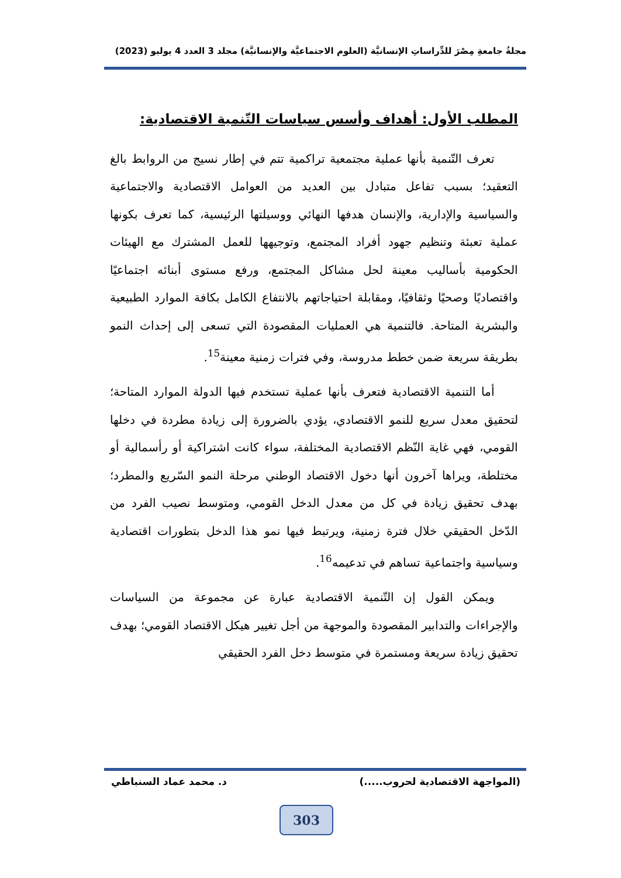مجلةُ جامعةِ مِصْرَ للدِّراساتِ الإنسانيَّة (العلوم الاجتماعيَّة والإنسانيَّة) مجلد 3 العدد 4 يوليو (2023)
المطلب الأول: أهداف وأسس سياسات التّنمية الاقتصادية:
تعرف التّنمية بأنها عملية مجتمعية تراكمية تتم في إطار نسيج من الروابط بالغ التعقيد؛ بسبب تفاعل متبادل بين العديد من العوامل الاقتصادية والاجتماعية والسياسية والإدارية، والإنسان هدفها النهائي ووسيلتها الرئيسية، كما تعرف بكونها عملية تعبئة وتنظيم جهود أفراد المجتمع، وتوجيهها للعمل المشترك مع الهيئات الحكومية بأساليب معينة لحل مشاكل المجتمع، ورفع مستوى أبنائه اجتماعيًا واقتصاديًا وصحيًا وثقافيًا، ومقابلة احتياجاتهم بالانتفاع الكامل بكافة الموارد الطبيعية والبشرية المتاحة. فالتنمية هي العمليات المقصودة التي تسعى إلى إحداث النمو بطريقة سريعة ضمن خطط مدروسة، وفي فترات زمنية معينة<sup>15</sup>.
أما التنمية الاقتصادية فتعرف بأنها عملية تستخدم فيها الدولة الموارد المتاحة؛ لتحقيق معدل سريع للنمو الاقتصادي، يؤدي بالضرورة إلى زيادة مطردة في دخلها القومي، فهي غاية النّظم الاقتصادية المختلفة، سواء كانت اشتراكية أو رأسمالية أو مختلطة، ويراها آخرون أنها دخول الاقتصاد الوطني مرحلة النمو السّريع والمطرد؛ بهدف تحقيق زيادة في كل من معدل الدخل القومي، ومتوسط نصيب الفرد من الدّخل الحقيقي خلال فترة زمنية، ويرتبط فيها نمو هذا الدخل بتطورات اقتصادية وسياسية واجتماعية تساهم في تدعيمه<sup>16</sup>.
ويمكن القول إن التّنمية الاقتصادية عبارة عن مجموعة من السياسات والإجراءات والتدابير المقصودة والموجهة من أجل تغيير هيكل الاقتصاد القومي؛ بهدف تحقيق زيادة سريعة ومستمرة في متوسط دخل الفرد الحقيقي
(المواجهة الاقتصادية لحروب.....) د. محمد عماد السنباطي
303